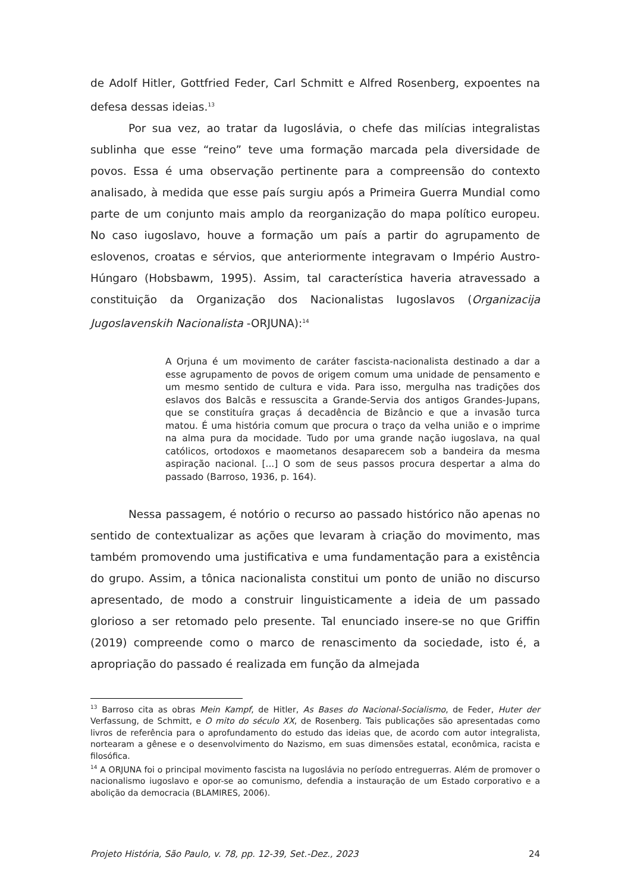de Adolf Hitler, Gottfried Feder, Carl Schmitt e Alfred Rosenberg, expoentes na defesa dessas ideias.<sup>13</sup>
Por sua vez, ao tratar da Iugoslávia, o chefe das milícias integralistas sublinha que esse “reino” teve uma formação marcada pela diversidade de povos. Essa é uma observação pertinente para a compreensão do contexto analisado, à medida que esse país surgiu após a Primeira Guerra Mundial como parte de um conjunto mais amplo da reorganização do mapa político europeu. No caso iugoslavo, houve a formação um país a partir do agrupamento de eslovenos, croatas e sérvios, que anteriormente integravam o Império Austro-Húngaro (Hobsbawm, 1995). Assim, tal característica haveria atravessado a constituição da Organização dos Nacionalistas Iugoslavos (Organizacija Jugoslavenskih Nacionalista -ORJUNA):<sup>14</sup>
A Orjuna é um movimento de caráter fascista-nacionalista destinado a dar a esse agrupamento de povos de origem comum uma unidade de pensamento e um mesmo sentido de cultura e vida. Para isso, mergulha nas tradições dos eslavos dos Balcãs e ressuscita a Grande-Servia dos antigos Grandes-Jupans, que se constituíra graças á decadência de Bizâncio e que a invasão turca matou. É uma história comum que procura o traço da velha união e o imprime na alma pura da mocidade. Tudo por uma grande nação iugoslava, na qual católicos, ortodoxos e maometanos desaparecem sob a bandeira da mesma aspiração nacional. [...] O som de seus passos procura despertar a alma do passado (Barroso, 1936, p. 164).
Nessa passagem, é notório o recurso ao passado histórico não apenas no sentido de contextualizar as ações que levaram à criação do movimento, mas também promovendo uma justificativa e uma fundamentação para a existência do grupo. Assim, a tônica nacionalista constitui um ponto de união no discurso apresentado, de modo a construir linguisticamente a ideia de um passado glorioso a ser retomado pelo presente. Tal enunciado insere-se no que Griffin (2019) compreende como o marco de renascimento da sociedade, isto é, a apropriação do passado é realizada em função da almejada
<sup>13</sup> Barroso cita as obras Mein Kampf, de Hitler, As Bases do Nacional-Socialismo, de Feder, Huter der Verfassung, de Schmitt, e O mito do século XX, de Rosenberg. Tais publicações são apresentadas como livros de referência para o aprofundamento do estudo das ideias que, de acordo com autor integralista, nortearam a gênese e o desenvolvimento do Nazismo, em suas dimensões estatal, econômica, racista e filosófica.
<sup>14</sup> A ORJUNA foi o principal movimento fascista na Iugoslávia no período entreguerras. Além de promover o nacionalismo iugoslavo e opor-se ao comunismo, defendia a instauração de um Estado corporativo e a abolição da democracia (BLAMIRES, 2006).
Projeto História, São Paulo, v. 78, pp. 12-39, Set.-Dez., 2023 24